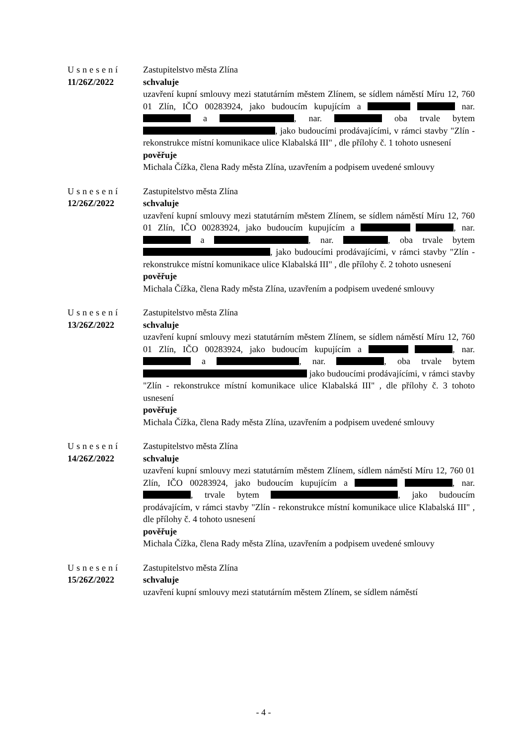Usnesení
11/26Z/2022
Zastupitelstvo města Zlína
schvaluje
uzavření kupní smlouvy mezi statutárním městem Zlínem, se sídlem náměstí Míru 12, 760 01 Zlín, IČO 00283924, jako budoucím kupujícím a nar. a , nar. oba trvale bytem , jako budoucími prodávajícími, v rámci stavby "Zlín - rekonstrukce místní komunikace ulice Klabalská III" , dle přílohy č. 1 tohoto usnesení
pověřuje
Michala Čížka, člena Rady města Zlína, uzavřením a podpisem uvedené smlouvy
Usnesení
12/26Z/2022
Zastupitelstvo města Zlína
schvaluje
uzavření kupní smlouvy mezi statutárním městem Zlínem, se sídlem náměstí Míru 12, 760 01 Zlín, IČO 00283924, jako budoucím kupujícím a , nar. a , nar. , oba trvale bytem , jako budoucími prodávajícími, v rámci stavby "Zlín - rekonstrukce místní komunikace ulice Klabalská III" , dle přílohy č. 2 tohoto usnesení
pověřuje
Michala Čížka, člena Rady města Zlína, uzavřením a podpisem uvedené smlouvy
Usnesení
13/26Z/2022
Zastupitelstvo města Zlína
schvaluje
uzavření kupní smlouvy mezi statutárním městem Zlínem, se sídlem náměstí Míru 12, 760 01 Zlín, IČO 00283924, jako budoucím kupujícím a , nar. a , nar. , oba trvale bytem jako budoucími prodávajícími, v rámci stavby "Zlín - rekonstrukce místní komunikace ulice Klabalská III" , dle přílohy č. 3 tohoto usnesení
pověřuje
Michala Čížka, člena Rady města Zlína, uzavřením a podpisem uvedené smlouvy
Usnesení
14/26Z/2022
Zastupitelstvo města Zlína
schvaluje
uzavření kupní smlouvy mezi statutárním městem Zlínem, sídlem náměstí Míru 12, 760 01 Zlín, IČO 00283924, jako budoucím kupujícím a , nar. , trvale bytem , jako budoucím prodávajícím, v rámci stavby "Zlín - rekonstrukce místní komunikace ulice Klabalská III" , dle přílohy č. 4 tohoto usnesení
pověřuje
Michala Čížka, člena Rady města Zlína, uzavřením a podpisem uvedené smlouvy
Usnesení
15/26Z/2022
Zastupitelstvo města Zlína
schvaluje
uzavření kupní smlouvy mezi statutárním městem Zlínem, se sídlem náměstí
- 4 -